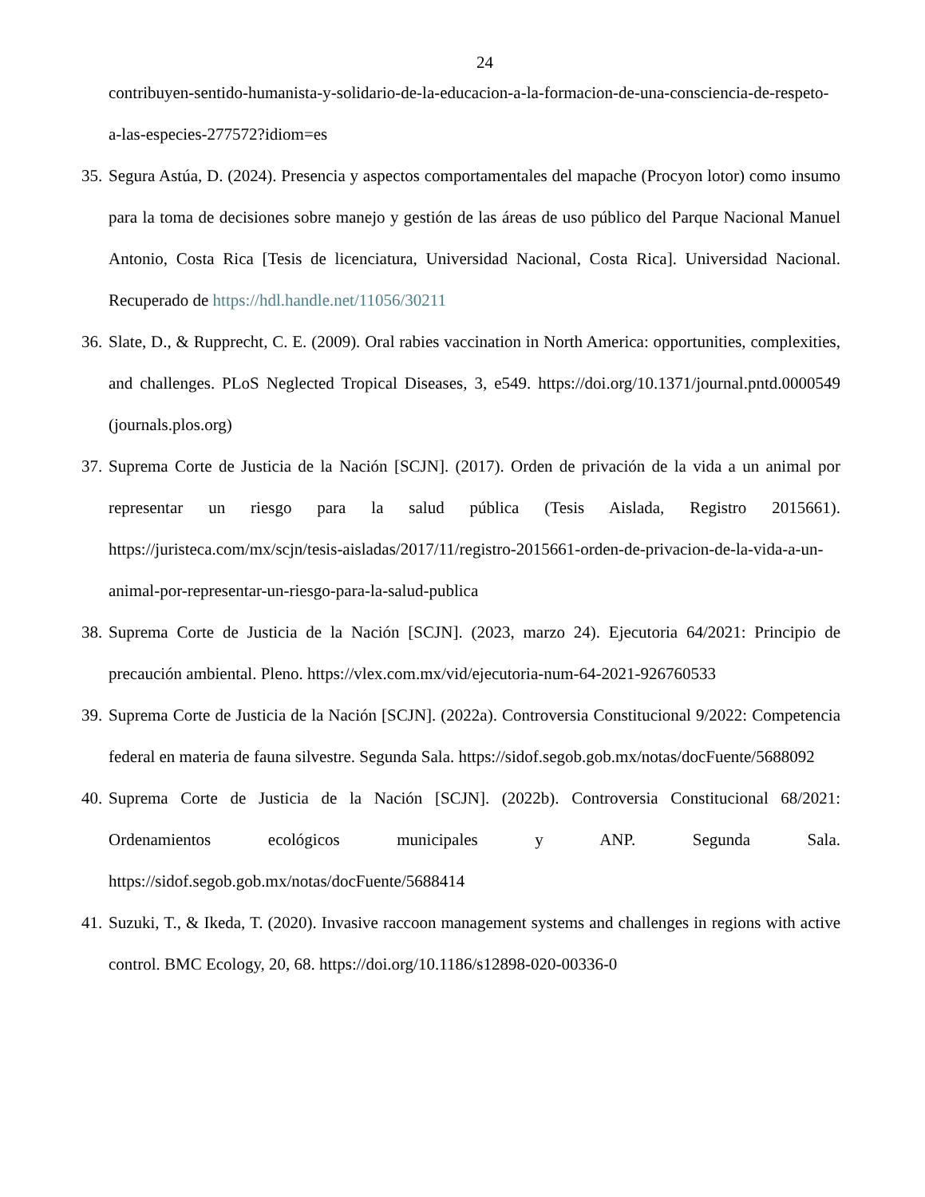24
contribuyen-sentido-humanista-y-solidario-de-la-educacion-a-la-formacion-de-una-consciencia-de-respeto-a-las-especies-277572?idiom=es
35. Segura Astúa, D. (2024). Presencia y aspectos comportamentales del mapache (Procyon lotor) como insumo para la toma de decisiones sobre manejo y gestión de las áreas de uso público del Parque Nacional Manuel Antonio, Costa Rica [Tesis de licenciatura, Universidad Nacional, Costa Rica]. Universidad Nacional. Recuperado de https://hdl.handle.net/11056/30211
36. Slate, D., & Rupprecht, C. E. (2009). Oral rabies vaccination in North America: opportunities, complexities, and challenges. PLoS Neglected Tropical Diseases, 3, e549. https://doi.org/10.1371/journal.pntd.0000549 (journals.plos.org)
37. Suprema Corte de Justicia de la Nación [SCJN]. (2017). Orden de privación de la vida a un animal por representar un riesgo para la salud pública (Tesis Aislada, Registro 2015661). https://juristeca.com/mx/scjn/tesis-aisladas/2017/11/registro-2015661-orden-de-privacion-de-la-vida-a-un-animal-por-representar-un-riesgo-para-la-salud-publica
38. Suprema Corte de Justicia de la Nación [SCJN]. (2023, marzo 24). Ejecutoria 64/2021: Principio de precaución ambiental. Pleno. https://vlex.com.mx/vid/ejecutoria-num-64-2021-926760533
39. Suprema Corte de Justicia de la Nación [SCJN]. (2022a). Controversia Constitucional 9/2022: Competencia federal en materia de fauna silvestre. Segunda Sala. https://sidof.segob.gob.mx/notas/docFuente/5688092
40. Suprema Corte de Justicia de la Nación [SCJN]. (2022b). Controversia Constitucional 68/2021: Ordenamientos ecológicos municipales y ANP. Segunda Sala. https://sidof.segob.gob.mx/notas/docFuente/5688414
41. Suzuki, T., & Ikeda, T. (2020). Invasive raccoon management systems and challenges in regions with active control. BMC Ecology, 20, 68. https://doi.org/10.1186/s12898-020-00336-0